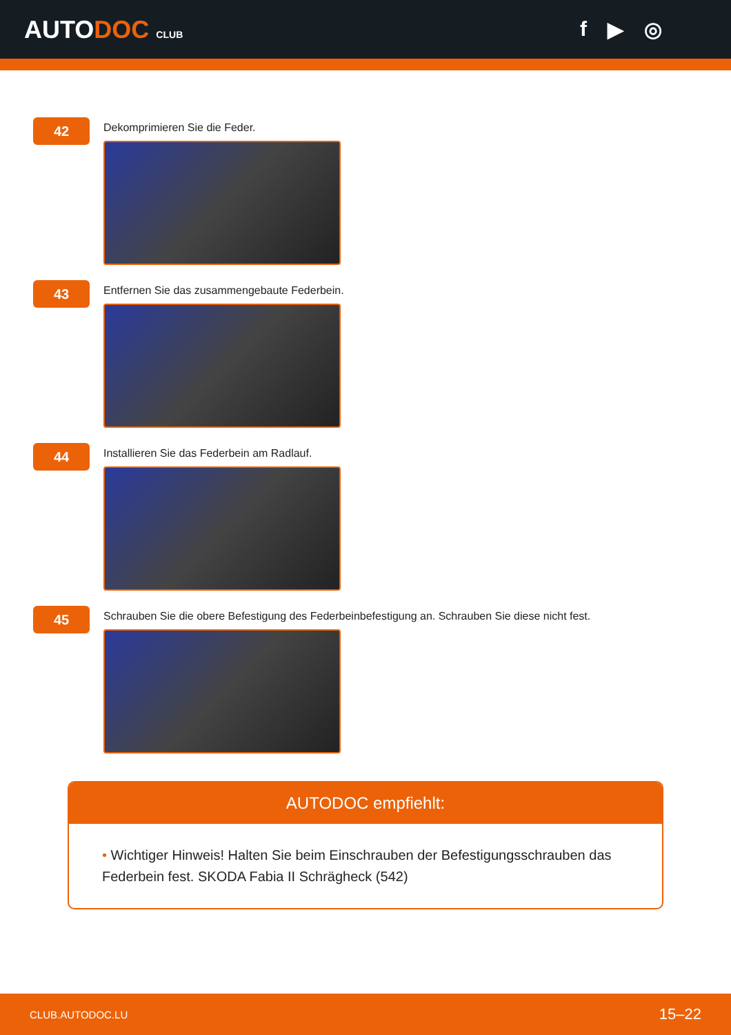AUTODOC CLUB
f ▶ ◎
42
Dekomprimieren Sie die Feder.
43
Entfernen Sie das zusammengebaute Federbein.
44
Installieren Sie das Federbein am Radlauf.
45
Schrauben Sie die obere Befestigung des Federbeinbefestigung an. Schrauben Sie diese nicht fest.
AUTODOC empfiehlt:
• Wichtiger Hinweis! Halten Sie beim Einschrauben der Befestigungsschrauben das Federbein fest. SKODA Fabia II Schrägheck (542)
CLUB.AUTODOC.LU 15–22